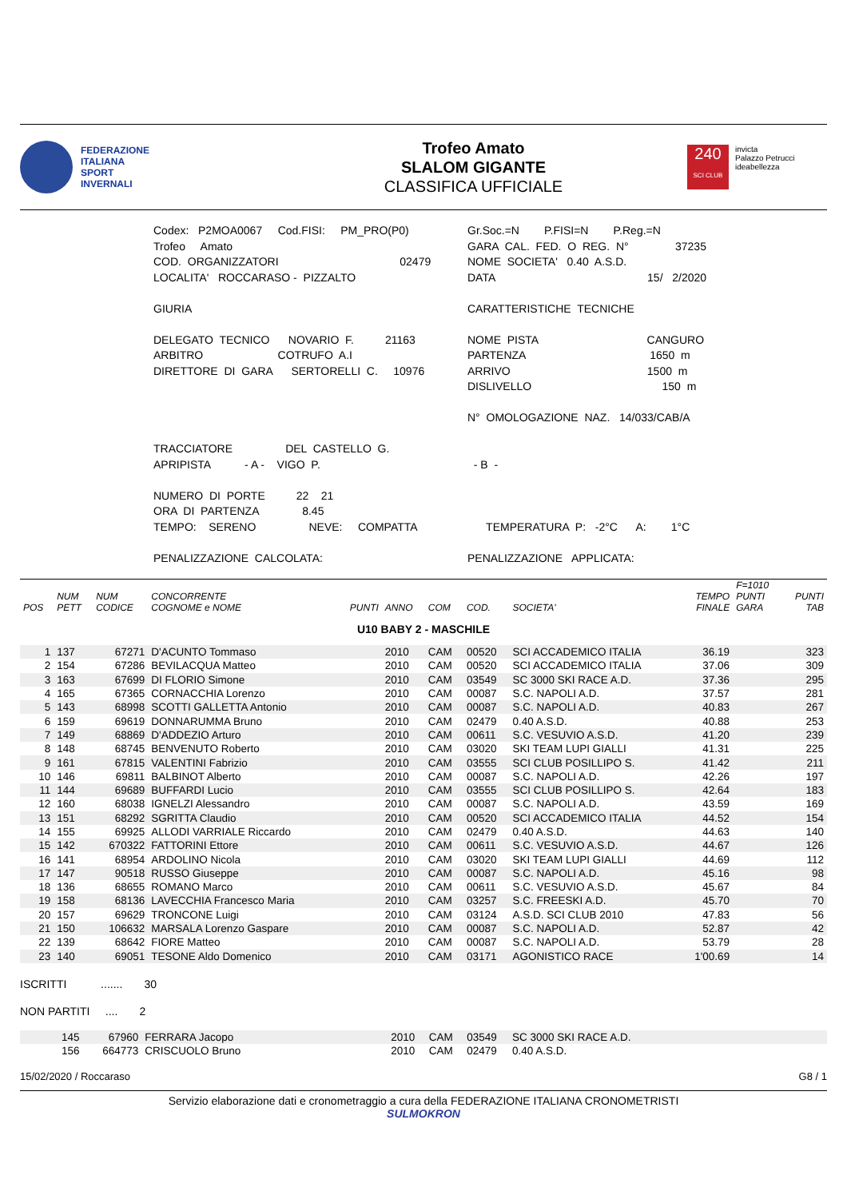FEDERAZIONE
ITALIANA
SPORT
INVERNALI
Trofeo Amato
SLALOM GIGANTE
CLASSIFICA UFFICIALE
240
SCI CLUB
invicta
Palazzo Petrucci
ideabellezza
Codex: P2MOA0067 Cod.FISI: PM_PRO(P0)
Gr.Soc.=N P.FISI=N P.Reg.=N
Trofeo Amato
GARA CAL. FED. O REG. N° 37235
COD. ORGANIZZATORI 02479
NOME SOCIETA' 0.40 A.S.D.
LOCALITA' ROCCARASO - PIZZALTO
DATA 15/ 2/2020
GIURIA
CARATTERISTICHE TECNICHE
DELEGATO TECNICO NOVARIO F. 21163
NOME PISTA CANGURO
ARBITRO COTRUFO A.I
PARTENZA 1650 m
DIRETTORE DI GARA SERTORELLI C. 10976
ARRIVO 1500 m
DISLIVELLO 150 m
N° OMOLOGAZIONE NAZ. 14/033/CAB/A
TRACCIATORE DEL CASTELLO G.
APRIPISTA - A - VIGO P.
- B -
NUMERO DI PORTE 22 21
ORA DI PARTENZA 8.45
TEMPO: SERENO NEVE: COMPATTA
TEMPERATURA P: -2°C A: 1°C
PENALIZZAZIONE CALCOLATA:
PENALIZZAZIONE APPLICATA:
| POS | NUM PETT | NUM CODICE | CONCORRENTE COGNOME e NOME | PUNTI | ANNO | COM | COD. | SOCIETA' | TEMPO FINALE | F=1010 PUNTI GARA | PUNTI TAB |
| --- | --- | --- | --- | --- | --- | --- | --- | --- | --- | --- | --- |
| U10 BABY 2 - MASCHILE | | | | | | | | | | | |
| 1 | 137 | 67271 | D'ACUNTO Tommaso | | 2010 | CAM | 00520 | SCI ACCADEMICO ITALIA | 36.19 | | 323 |
| 2 | 154 | 67286 | BEVILACQUA Matteo | | 2010 | CAM | 00520 | SCI ACCADEMICO ITALIA | 37.06 | | 309 |
| 3 | 163 | 67699 | DI FLORIO Simone | | 2010 | CAM | 03549 | SC 3000 SKI RACE A.D. | 37.36 | | 295 |
| 4 | 165 | 67365 | CORNACCHIA Lorenzo | | 2010 | CAM | 00087 | S.C. NAPOLI A.D. | 37.57 | | 281 |
| 5 | 143 | 68998 | SCOTTI GALLETTA Antonio | | 2010 | CAM | 00087 | S.C. NAPOLI A.D. | 40.83 | | 267 |
| 6 | 159 | 69619 | DONNARUMMA Bruno | | 2010 | CAM | 02479 | 0.40 A.S.D. | 40.88 | | 253 |
| 7 | 149 | 68869 | D'ADDEZIO Arturo | | 2010 | CAM | 00611 | S.C. VESUVIO A.S.D. | 41.20 | | 239 |
| 8 | 148 | 68745 | BENVENUTO Roberto | | 2010 | CAM | 03020 | SKI TEAM LUPI GIALLI | 41.31 | | 225 |
| 9 | 161 | 67815 | VALENTINI Fabrizio | | 2010 | CAM | 03555 | SCI CLUB POSILLIPO S. | 41.42 | | 211 |
| 10 | 146 | 69811 | BALBINOT Alberto | | 2010 | CAM | 00087 | S.C. NAPOLI A.D. | 42.26 | | 197 |
| 11 | 144 | 69689 | BUFFARDI Lucio | | 2010 | CAM | 03555 | SCI CLUB POSILLIPO S. | 42.64 | | 183 |
| 12 | 160 | 68038 | IGNELZI Alessandro | | 2010 | CAM | 00087 | S.C. NAPOLI A.D. | 43.59 | | 169 |
| 13 | 151 | 68292 | SGRITTA Claudio | | 2010 | CAM | 00520 | SCI ACCADEMICO ITALIA | 44.52 | | 154 |
| 14 | 155 | 69925 | ALLODI VARRIALE Riccardo | | 2010 | CAM | 02479 | 0.40 A.S.D. | 44.63 | | 140 |
| 15 | 142 | 670322 | FATTORINI Ettore | | 2010 | CAM | 00611 | S.C. VESUVIO A.S.D. | 44.67 | | 126 |
| 16 | 141 | 68954 | ARDOLINO Nicola | | 2010 | CAM | 03020 | SKI TEAM LUPI GIALLI | 44.69 | | 112 |
| 17 | 147 | 90518 | RUSSO Giuseppe | | 2010 | CAM | 00087 | S.C. NAPOLI A.D. | 45.16 | | 98 |
| 18 | 136 | 68655 | ROMANO Marco | | 2010 | CAM | 00611 | S.C. VESUVIO A.S.D. | 45.67 | | 84 |
| 19 | 158 | 68136 | LAVECCHIA Francesco Maria | | 2010 | CAM | 03257 | S.C. FREESKI A.D. | 45.70 | | 70 |
| 20 | 157 | 69629 | TRONCONE Luigi | | 2010 | CAM | 03124 | A.S.D. SCI CLUB 2010 | 47.83 | | 56 |
| 21 | 150 | 106632 | MARSALA Lorenzo Gaspare | | 2010 | CAM | 00087 | S.C. NAPOLI A.D. | 52.87 | | 42 |
| 22 | 139 | 68642 | FIORE Matteo | | 2010 | CAM | 00087 | S.C. NAPOLI A.D. | 53.79 | | 28 |
| 23 | 140 | 69051 | TESONE Aldo Domenico | | 2010 | CAM | 03171 | AGONISTICO RACE | 1'00.69 | | 14 |
ISCRITTI ....... 30
NON PARTITI .... 2
| | 145 | 67960 | FERRARA Jacopo | 2010 | CAM | 03549 | SC 3000 SKI RACE A.D. |
| | 156 | 664773 | CRISCUOLO Bruno | 2010 | CAM | 02479 | 0.40 A.S.D. |
15/02/2020 / Roccaraso G8 / 1
Servizio elaborazione dati e cronometraggio a cura della FEDERAZIONE ITALIANA CRONOMETRISTI
SULMOKRON